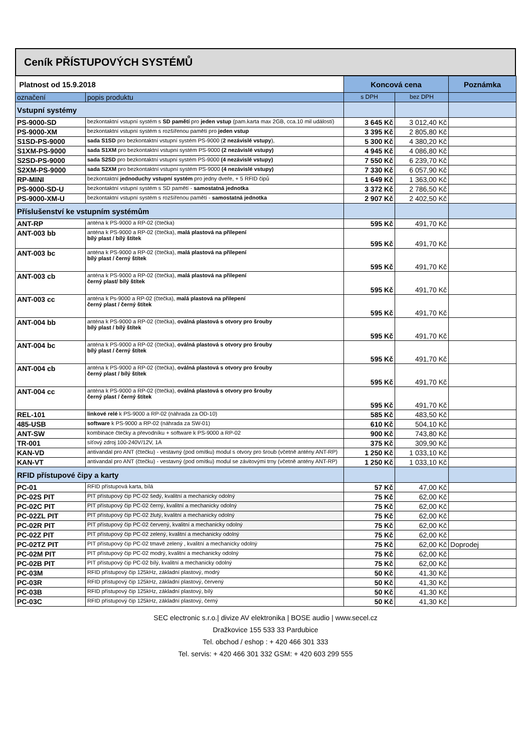Ceník PŘÍSTUPOVÝCH SYSTÉMŮ
| Platnost od 15.9.2018 | | Koncová cena | | Poznámka |
| označení | popis produktu | s DPH | bez DPH | |
| Vstupní systémy | | | | |
| PS-9000-SD | bezkontaktní vstupní systém s SD pamětí pro jeden vstup (pam.karta max 2GB, cca.10 mil událostí) | 3 645 Kč | 3 012,40 Kč | |
| PS-9000-XM | bezkontaktní vstupní systém s rozšířenou pamětí pro jeden vstup | 3 395 Kč | 2 805,80 Kč | |
| S1SD-PS-9000 | sada S1SD pro bezkontaktní vstupní systém PS-9000 ( 2 nezávislé vstupy ), | 5 300 Kč | 4 380,20 Kč | |
| S1XM-PS-9000 | sada S1XM pro bezkontaktní vstupní systém PS-9000 (2 nezávislé vstupy) | 4 945 Kč | 4 086,80 Kč | |
| S2SD-PS-9000 | sada S2SD pro bezkontaktní vstupní systém PS-9000 (4 nezávislé vstupy) | 7 550 Kč | 6 239,70 Kč | |
| S2XM-PS-9000 | sada S2XM pro bezkontaktní vstupní systém PS-9000 (4 nezávislé vstupy) | 7 330 Kč | 6 057,90 Kč | |
| RP-MINI | bezkontaktní jednoduchy vstupní systém pro jedny dveře, + 5 RFID čipů | 1 649 Kč | 1 363,00 Kč | |
| PS-9000-SD-U | bezkontaktní vstupní systém s SD pamětí - samostatná jednotka | 3 372 Kč | 2 786,50 Kč | |
| PS-9000-XM-U | bezkontaktní vstupní systém s rozšířenou pamětí - samostatná jednotka | 2 907 Kč | 2 402,50 Kč | |
| Příslušenství ke vstupním systémům | | | | |
| ANT-RP | anténa k PS-9000 a RP-02 (čtečka) | 595 Kč | 491,70 Kč | |
| ANT-003 bb | anténa k PS-9000 a RP-02 (čtečka), malá plastová na přilepení bílý plast / bílý štítek | 595 Kč | 491,70 Kč | |
| ANT-003 bc | anténa k PS-9000 a RP-02 (čtečka), malá plastová na přilepení bílý plast / černý štítek | 595 Kč | 491,70 Kč | |
| ANT-003 cb | anténa k PS-9000 a RP-02 (čtečka), malá plastová na přilepení černý plast/ bílý štítek | 595 Kč | 491,70 Kč | |
| ANT-003 cc | anténa k Ps-9000 a RP-02 (čtečka), malá plastová na přilepení černý plast / černý štítek | 595 Kč | 491,70 Kč | |
| ANT-004 bb | anténa k PS-9000 a RP-02 (čtečka), oválná plastová s otvory pro šrouby bílý plast / bílý štítek | 595 Kč | 491,70 Kč | |
| ANT-004 bc | anténa k PS-9000 a RP-02 (čtečka), oválná plastová s otvory pro šrouby bílý plast / černý štítek | 595 Kč | 491,70 Kč | |
| ANT-004 cb | anténa k PS-9000 a RP-02 (čtečka), oválná plastová s otvory pro šrouby černý plast / bílý štítek | 595 Kč | 491,70 Kč | |
| ANT-004 cc | anténa k PS-9000 a RP-02 (čtečka), oválná plastová s otvory pro šrouby černý plast / černý štítek | 595 Kč | 491,70 Kč | |
| REL-101 | linkové relé k PS-9000 a RP-02 (náhrada za OD-10) | 585 Kč | 483,50 Kč | |
| 485-USB | software k PS-9000 a RP-02 (náhrada za SW-01) | 610 Kč | 504,10 Kč | |
| ANT-SW | kombinace čtečky a převodníku + software k PS-9000 a RP-02 | 900 Kč | 743,80 Kč | |
| TR-001 | síťový zdroj 100-240V/12V, 1A | 375 Kč | 309,90 Kč | |
| KAN-VD | antivandal pro ANT (čtečku) - vestavný (pod omítku) modul s otvory pro šroub (včetně antény ANT-RP) | 1 250 Kč | 1 033,10 Kč | |
| KAN-VT | antivandal pro ANT (čtečku) - vestavný (pod omítku) modul se závitovými trny (včetně antény ANT-RP) | 1 250 Kč | 1 033,10 Kč | |
| RFID přístupové čipy a karty | | | | |
| PC-01 | RFID přístupová karta, bílá | 57 Kč | 47,00 Kč | |
| PC-02S PIT | PIT přístupový čip PC-02 šedý, kvalitní a mechanicky odolný | 75 Kč | 62,00 Kč | |
| PC-02C PIT | PIT přístupový čip PC-02 černý, kvalitní a mechanicky odolný | 75 Kč | 62,00 Kč | |
| PC-02ZL PIT | PIT přístupový čip PC-02 žlutý, kvalitní a mechanicky odolný | 75 Kč | 62,00 Kč | |
| PC-02R PIT | PIT přístupový čip PC-02 červený, kvalitní a mechanicky odolný | 75 Kč | 62,00 Kč | |
| PC-02Z PIT | PIT přístupový čip PC-02 zelený, kvalitní a mechanicky odolný | 75 Kč | 62,00 Kč | |
| PC-02TZ PIT | PIT přístupový čip PC-02 tmavě zelený , kvalitní a mechanicky odolný | 75 Kč | 62,00 Kč | Doprodej |
| PC-02M PIT | PIT přístupový čip PC-02 modrý, kvalitní a mechanicky odolný | 75 Kč | 62,00 Kč | |
| PC-02B PIT | PIT přístupový čip PC-02 bílý, kvalitní a mechanicky odolný | 75 Kč | 62,00 Kč | |
| PC-03M | RFID přístupový čip 125kHz, základní plastový, modrý | 50 Kč | 41,30 Kč | |
| PC-03R | RFID přístupový čip 125kHz, základní plastový, červený | 50 Kč | 41,30 Kč | |
| PC-03B | RFID přístupový čip 125kHz, základní plastový, bílý | 50 Kč | 41,30 Kč | |
| PC-03C | RFID přístupový čip 125kHz, základní plastový, černý | 50 Kč | 41,30 Kč | |
SEC electronic s.r.o.| divize AV elektronika | BOSE audio | www.secel.cz
Dražkovice 155 533 33 Pardubice
Tel. obchod / eshop : + 420 466 301 333
Tel. servis: + 420 466 301 332 GSM: + 420 603 299 555